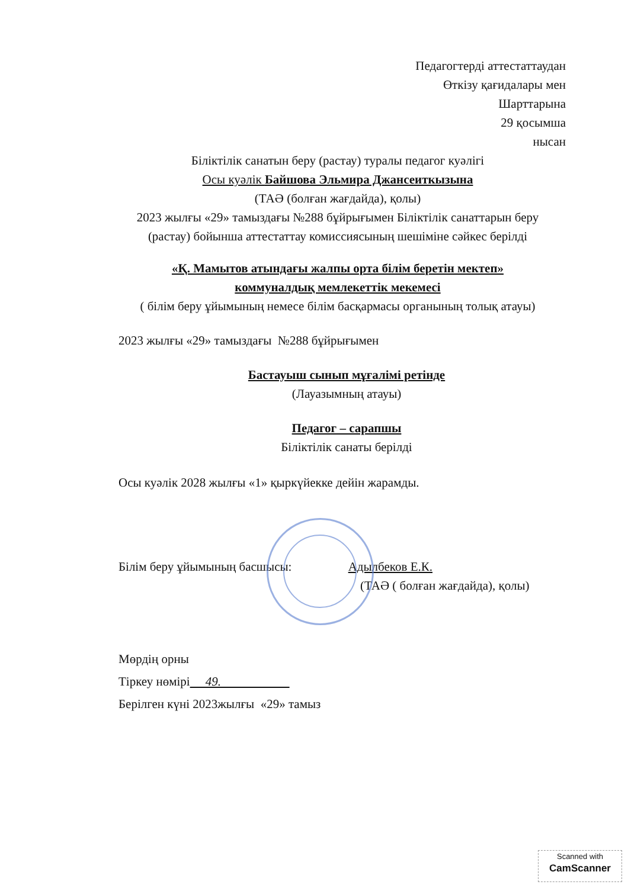Педагогтерді аттестаттаудан
Өткізу қағидалары мен
Шарттарына
29 қосымша
нысан
Біліктілік санатын беру (растау) туралы педагог куәлігі
Осы куәлік Байшова Эльмира Джансеиткызына
(ТАӘ (болған жағдайда), қолы)
2023 жылғы «29» тамыздағы №288 бұйрығымен Біліктілік санаттарын беру (растау) бойынша аттестаттау комиссиясының шешіміне сәйкес берілді
«Қ. Мамытов атындағы жалпы орта білім беретін мектеп»
коммуналдық мемлекеттік мекемесі
( білім беру ұйымының немесе білім басқармасы органының толық атауы)
2023 жылғы «29» тамыздағы №288 бұйрығымен
Бастауыш сынып мұғалімі ретінде
(Лауазымның атауы)
Педагог – сарапшы
Біліктілік санаты берілді
Осы куәлік 2028 жылғы «1» қыркүйекке дейін жарамды.
Білім беру ұйымының басшысы: Адылбеков Е.К.
(ТАӘ ( болған жағдайда), қолы)
Мөрдің орны
Тіркеу нөмірі 49.
Берілген күні 2023жылғы «29» тамыз
Scanned with
CamScanner